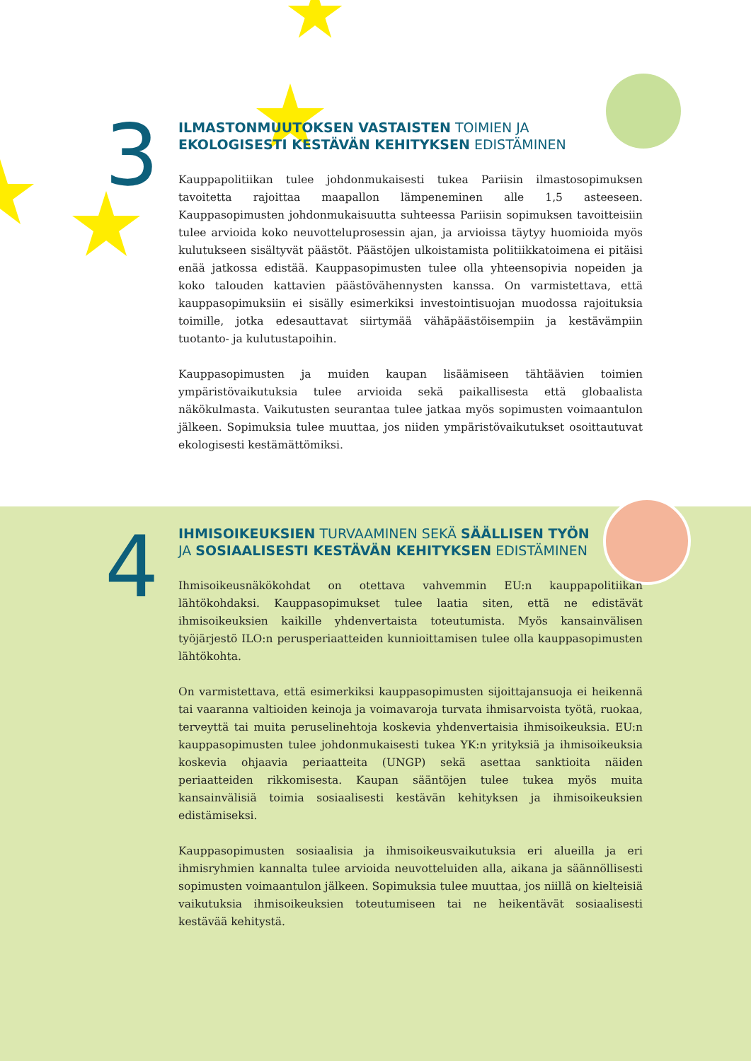3
ILMASTONMUUTOKSEN VASTAISTEN TOIMIEN JA
EKOLOGISESTI KESTÄVÄN KEHITYKSEN EDISTÄMINEN
Kauppapolitiikan tulee johdonmukaisesti tukea Pariisin ilmastosopimuksen tavoitetta rajoittaa maapallon lämpeneminen alle 1,5 asteeseen. Kauppasopimusten johdonmukaisuutta suhteessa Pariisin sopimuksen tavoitteisiin tulee arvioida koko neuvotteluprosessin ajan, ja arvioissa täytyy huomioida myös kulutukseen sisältyvät päästöt. Päästöjen ulkoistamista politiikkatoimena ei pitäisi enää jatkossa edistää. Kauppasopimusten tulee olla yhteensopivia nopeiden ja koko talouden kattavien päästövähennysten kanssa. On varmistettava, että kauppasopimuksiin ei sisälly esimerkiksi investointisuojan muodossa rajoituksia toimille, jotka edesauttavat siirtymää vähäpäästöisempiin ja kestävämpiin tuotanto- ja kulutustapoihin.
Kauppasopimusten ja muiden kaupan lisäämiseen tähtäävien toimien ympäristövaikutuksia tulee arvioida sekä paikallisesta että globaalista näkökulmasta. Vaikutusten seurantaa tulee jatkaa myös sopimusten voimaantulon jälkeen. Sopimuksia tulee muuttaa, jos niiden ympäristövaikutukset osoittautuvat ekologisesti kestämättömiksi.
4
IHMISOIKEUKSIEN TURVAAMINEN SEKÄ SÄÄLLISEN TYÖN
JA SOSIAALISESTI KESTÄVÄN KEHITYKSEN EDISTÄMINEN
Ihmisoikeusnäkökohdat on otettava vahvemmin EU:n kauppapolitiikan lähtökohdaksi. Kauppasopimukset tulee laatia siten, että ne edistävät ihmisoikeuksien kaikille yhdenvertaista toteutumista. Myös kansainvälisen työjärjestö ILO:n perusperiaatteiden kunnioittamisen tulee olla kauppasopimusten lähtökohta.
On varmistettava, että esimerkiksi kauppasopimusten sijoittajansuoja ei heikennä tai vaaranna valtioiden keinoja ja voimavaroja turvata ihmisarvoista työtä, ruokaa, terveyttä tai muita peruselinehtoja koskevia yhdenvertaisia ihmisoikeuksia. EU:n kauppasopimusten tulee johdonmukaisesti tukea YK:n yrityksiä ja ihmisoikeuksia koskevia ohjaavia periaatteita (UNGP) sekä asettaa sanktioita näiden periaatteiden rikkomisesta. Kaupan sääntöjen tulee tukea myös muita kansainvälisiä toimia sosiaalisesti kestävän kehityksen ja ihmisoikeuksien edistämiseksi.
Kauppasopimusten sosiaalisia ja ihmisoikeusvaikutuksia eri alueilla ja eri ihmisryhmien kannalta tulee arvioida neuvotteluiden alla, aikana ja säännöllisesti sopimusten voimaantulon jälkeen. Sopimuksia tulee muuttaa, jos niillä on kielteisiä vaikutuksia ihmisoikeuksien toteutumiseen tai ne heikentävät sosiaalisesti kestävää kehitystä.